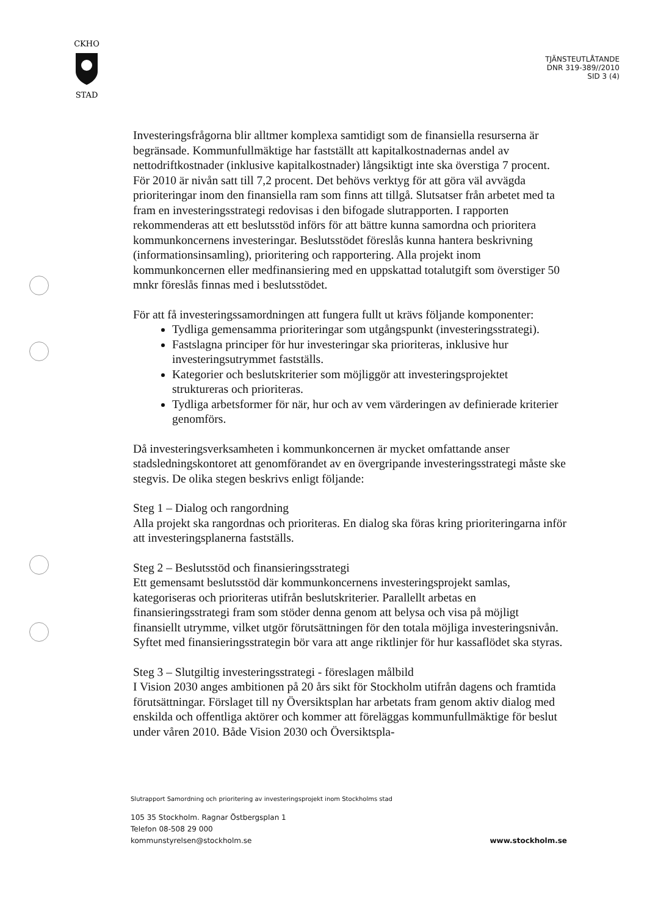CKHO
STAD
TJÄNSTEUTLÅTANDE
DNR 319-389//2010
SID 3 (4)
Investeringsfrågorna blir alltmer komplexa samtidigt som de finansiella resurserna är begränsade. Kommunfullmäktige har fastställt att kapitalkostnadernas andel av nettodriftkostnader (inklusive kapitalkostnader) långsiktigt inte ska överstiga 7 procent. För 2010 är nivån satt till 7,2 procent. Det behövs verktyg för att göra väl avvägda prioriteringar inom den finansiella ram som finns att tillgå. Slutsatser från arbetet med ta fram en investeringsstrategi redovisas i den bifogade slutrapporten. I rapporten rekommenderas att ett beslutsstöd införs för att bättre kunna samordna och prioritera kommunkoncernens investeringar. Beslutsstödet föreslås kunna hantera beskrivning (informationsinsamling), prioritering och rapportering. Alla projekt inom kommunkoncernen eller medfinansiering med en uppskattad totalutgift som överstiger 50 mnkr föreslås finnas med i beslutsstödet.
För att få investeringssamordningen att fungera fullt ut krävs följande komponenter:
Tydliga gemensamma prioriteringar som utgångspunkt (investeringsstrategi).
Fastslagna principer för hur investeringar ska prioriteras, inklusive hur investeringsutrymmet fastställs.
Kategorier och beslutskriterier som möjliggör att investeringsprojektet struktureras och prioriteras.
Tydliga arbetsformer för när, hur och av vem värderingen av definierade kriterier genomförs.
Då investeringsverksamheten i kommunkoncernen är mycket omfattande anser stadsledningskontoret att genomförandet av en övergripande investeringsstrategi måste ske stegvis. De olika stegen beskrivs enligt följande:
Steg 1 – Dialog och rangordning
Alla projekt ska rangordnas och prioriteras. En dialog ska föras kring prioriteringarna inför att investeringsplanerna fastställs.
Steg 2 – Beslutsstöd och finansieringsstrategi
Ett gemensamt beslutsstöd där kommunkoncernens investeringsprojekt samlas, kategoriseras och prioriteras utifrån beslutskriterier. Parallellt arbetas en finansieringsstrategi fram som stöder denna genom att belysa och visa på möjligt finansiellt utrymme, vilket utgör förutsättningen för den totala möjliga investeringsnivån. Syftet med finansieringsstrategin bör vara att ange riktlinjer för hur kassaflödet ska styras.
Steg 3 – Slutgiltig investeringsstrategi - föreslagen målbild
I Vision 2030 anges ambitionen på 20 års sikt för Stockholm utifrån dagens och framtida förutsättningar. Förslaget till ny Översiktsplan har arbetats fram genom aktiv dialog med enskilda och offentliga aktörer och kommer att föreläggas kommunfullmäktige för beslut under våren 2010. Både Vision 2030 och Översiktspla-
Slutrapport Samordning och prioritering av investeringsprojekt inom Stockholms stad
105 35 Stockholm. Ragnar Östbergsplan 1
Telefon 08-508 29 000
kommunstyrelsen@stockholm.se www.stockholm.se